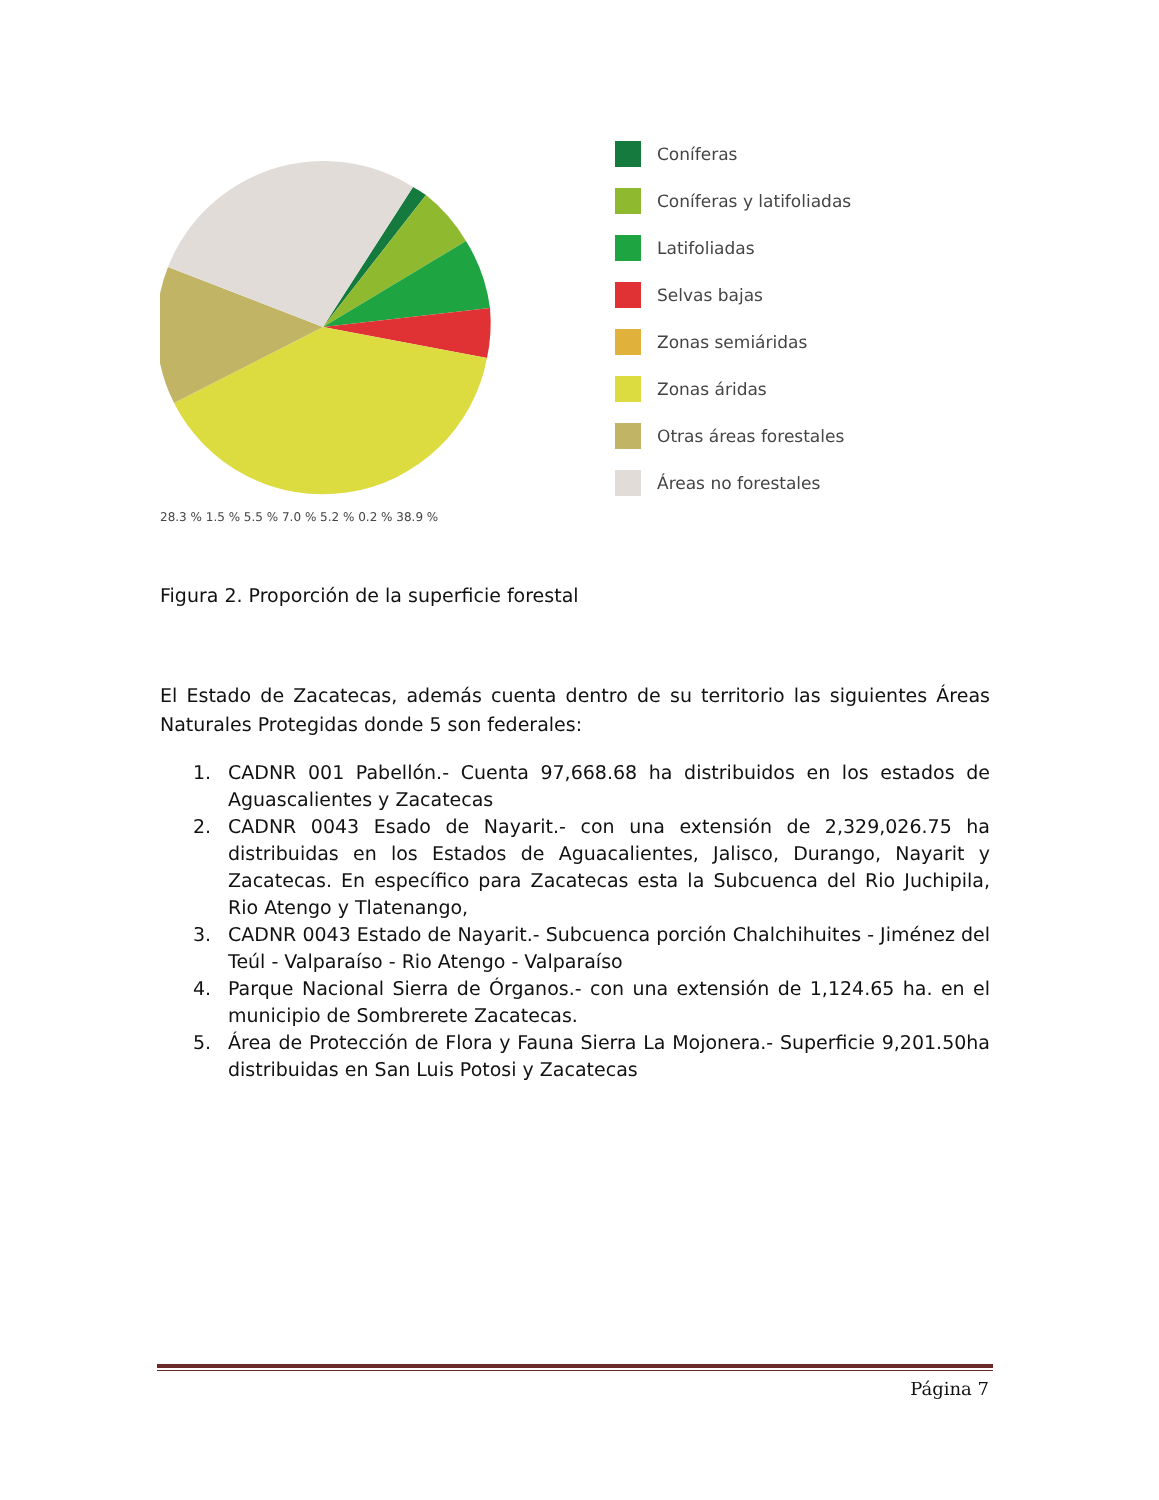Coníferas
Coníferas y latifoliadas
Latifoliadas
Selvas bajas
Zonas semiáridas
Zonas áridas
Otras áreas forestales
Áreas no forestales
28.3 % 1.5 % 5.5 % 7.0 % 5.2 % 0.2 % 38.9 %
Figura 2. Proporción de la superficie forestal
El Estado de Zacatecas, además cuenta dentro de su territorio las siguientes Áreas Naturales Protegidas donde 5 son federales:
1. CADNR 001 Pabellón.- Cuenta 97,668.68 ha distribuidos en los estados de Aguascalientes y Zacatecas
2. CADNR 0043 Esado de Nayarit.- con una extensión de 2,329,026.75 ha distribuidas en los Estados de Aguacalientes, Jalisco, Durango, Nayarit y Zacatecas. En específico para Zacatecas esta la Subcuenca del Rio Juchipila, Rio Atengo y Tlatenango,
3. CADNR 0043 Estado de Nayarit.- Subcuenca porción Chalchihuites - Jiménez del Teúl - Valparaíso - Rio Atengo - Valparaíso
4. Parque Nacional Sierra de Órganos.- con una extensión de 1,124.65 ha. en el municipio de Sombrerete Zacatecas.
5. Área de Protección de Flora y Fauna Sierra La Mojonera.- Superficie 9,201.50ha distribuidas en San Luis Potosi y Zacatecas
Página 7